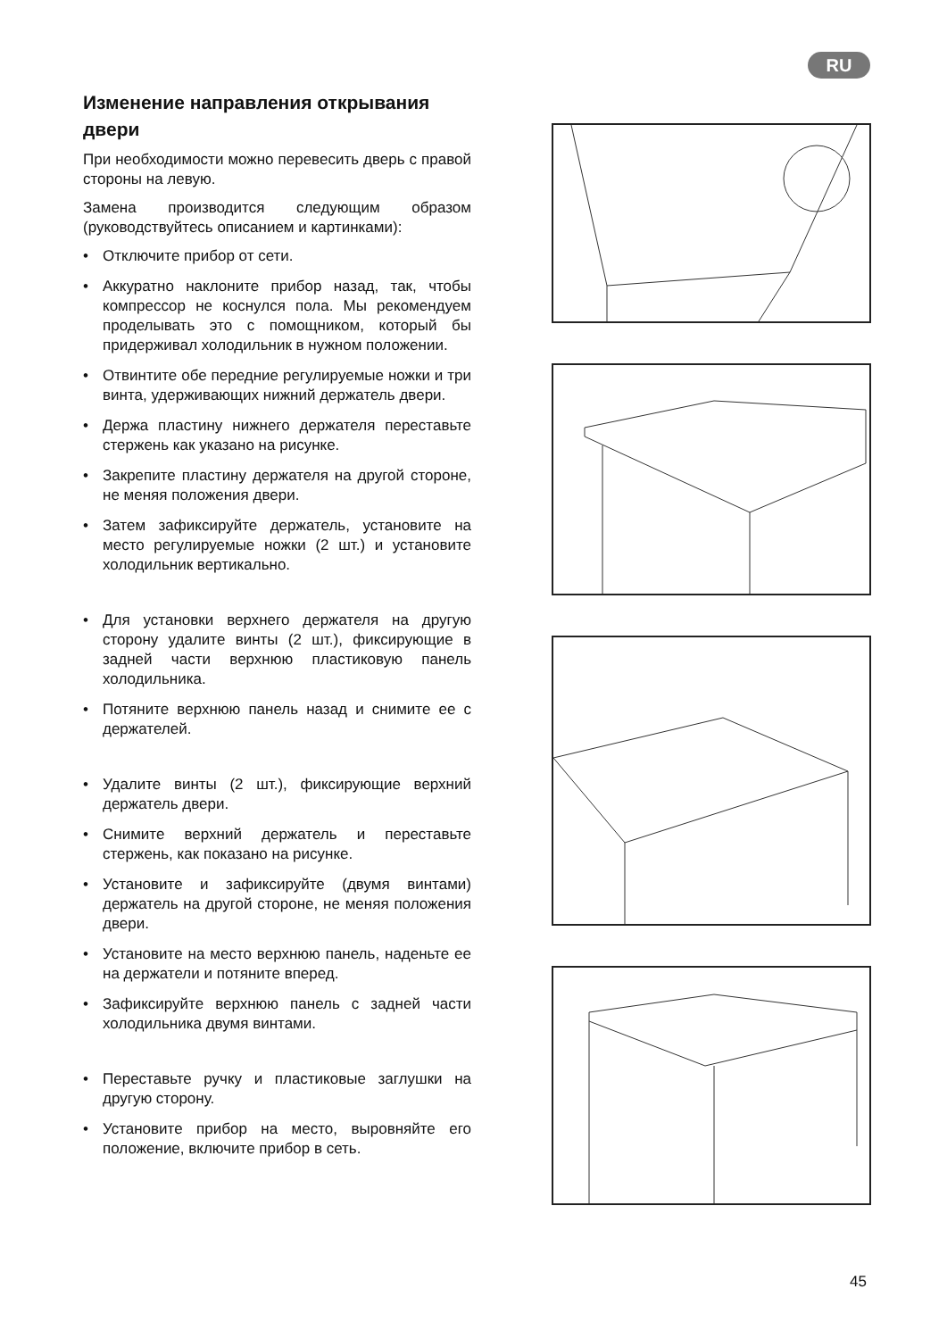RU
Изменение направления открывания двери
При необходимости можно перевесить дверь с правой стороны на левую.
Замена производится следующим образом (руководствуйтесь описанием и картинками):
• Отключите прибор от сети.
• Аккуратно наклоните прибор назад, так, чтобы компрессор не коснулся пола. Мы рекомендуем проделывать это с помощником, который бы придерживал холодильник в нужном положении.
• Отвинтите обе передние регулируемые ножки и три винта, удерживающих нижний держатель двери.
• Держа пластину нижнего держателя переставьте стержень как указано на рисунке.
• Закрепите пластину держателя на другой стороне, не меняя положения двери.
• Затем зафиксируйте держатель, установите на место регулируемые ножки (2 шт.) и установите холодильник вертикально.
• Для установки верхнего держателя на другую сторону удалите винты (2 шт.), фиксирующие в задней части верхнюю пластиковую панель холодильника.
• Потяните верхнюю панель назад и снимите ее с держателей.
• Удалите винты (2 шт.), фиксирующие верхний держатель двери.
• Снимите верхний держатель и переставьте стержень, как показано на рисунке.
• Установите и зафиксируйте (двумя винтами) держатель на другой стороне, не меняя положения двери.
• Установите на место верхнюю панель, наденьте ее на держатели и потяните вперед.
• Зафиксируйте верхнюю панель с задней части холодильника двумя винтами.
• Переставьте ручку и пластиковые заглушки на другую сторону.
• Установите прибор на место, выровняйте его положение, включите прибор в сеть.
45